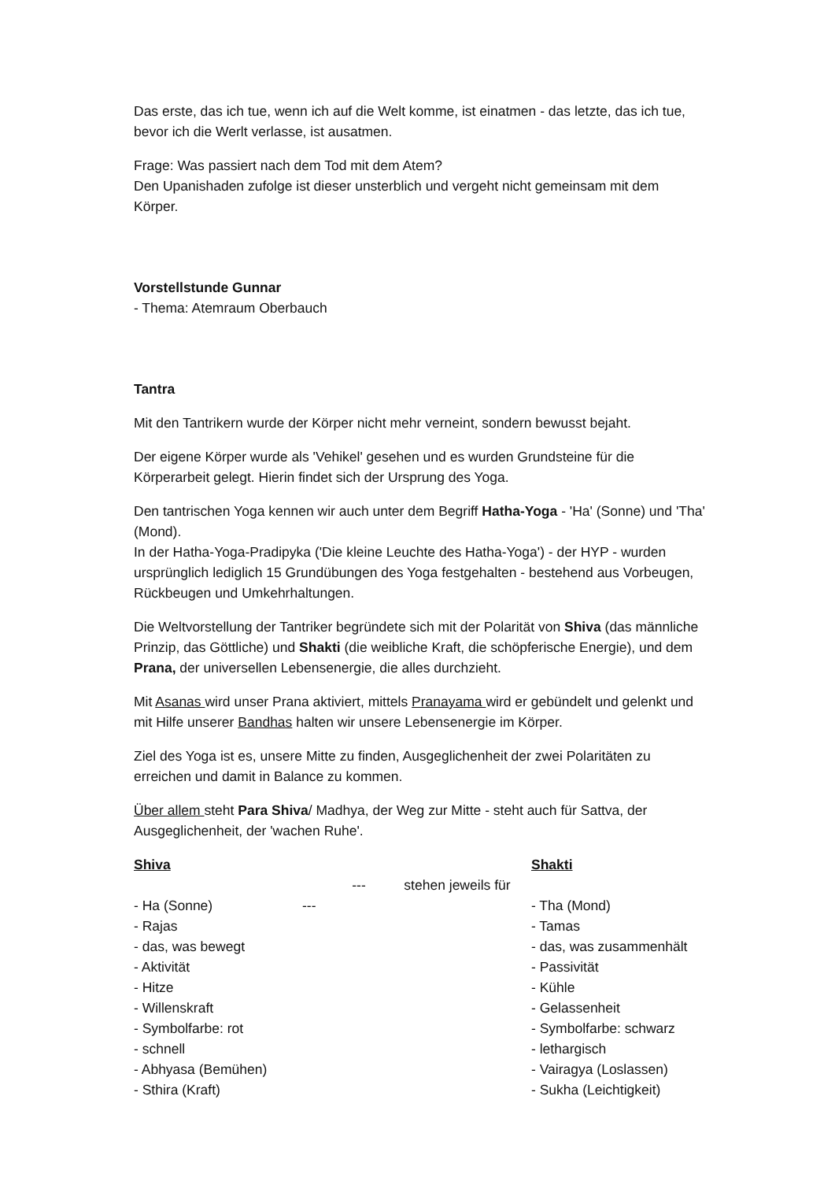Das erste, das ich tue, wenn ich auf die Welt komme, ist einatmen - das letzte, das ich tue, bevor ich die Werlt verlasse, ist ausatmen.
Frage: Was passiert nach dem Tod mit dem Atem?
Den Upanishaden zufolge ist dieser unsterblich und vergeht nicht gemeinsam mit dem Körper.
Vorstellstunde Gunnar
- Thema: Atemraum Oberbauch
Tantra
Mit den Tantrikern wurde der Körper nicht mehr verneint, sondern bewusst bejaht.
Der eigene Körper wurde als 'Vehikel' gesehen und es wurden Grundsteine für die Körperarbeit gelegt. Hierin findet sich der Ursprung des Yoga.
Den tantrischen Yoga kennen wir auch unter dem Begriff Hatha-Yoga - 'Ha' (Sonne) und 'Tha' (Mond).
In der Hatha-Yoga-Pradipyka ('Die kleine Leuchte des Hatha-Yoga') - der HYP - wurden ursprünglich lediglich 15 Grundübungen des Yoga festgehalten - bestehend aus Vorbeugen, Rückbeugen und Umkehrhaltungen.
Die Weltvorstellung der Tantriker begründete sich mit der Polarität von Shiva (das männliche Prinzip, das Göttliche) und Shakti (die weibliche Kraft, die schöpferische Energie), und dem Prana, der universellen Lebensenergie, die alles durchzieht.
Mit Asanas wird unser Prana aktiviert, mittels Pranayama wird er gebündelt und gelenkt und mit Hilfe unserer Bandhas halten wir unsere Lebensenergie im Körper.
Ziel des Yoga ist es, unsere Mitte zu finden, Ausgeglichenheit der zwei Polaritäten zu erreichen und damit in Balance zu kommen.
Über allem steht Para Shiva/ Madhya, der Weg zur Mitte - steht auch für Sattva, der Ausgeglichenheit, der 'wachen Ruhe'.
Shiva
- Ha (Sonne)
- Rajas
- das, was bewegt
- Aktivität
- Hitze
- Willenskraft
- Symbolfarbe: rot
- schnell
- Abhyasa (Bemühen)
- Sthira (Kraft)
--- stehen jeweils für ---
Shakti
- Tha (Mond)
- Tamas
- das, was zusammenhält
- Passivität
- Kühle
- Gelassenheit
- Symbolfarbe: schwarz
- lethargisch
- Vairagya (Loslassen)
- Sukha (Leichtigkeit)